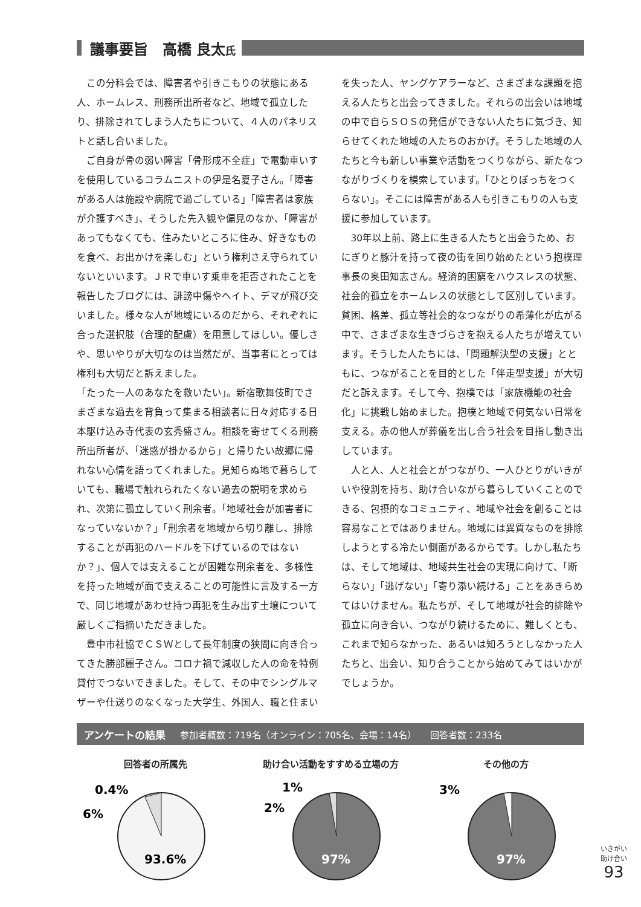議事要旨　高橋 良太氏
この分科会では、障害者や引きこもりの状態にある人、ホームレス、刑務所出所者など、地域で孤立したり、排除されてしまう人たちについて、４人のパネリストと話し合いました。
ご自身が骨の弱い障害「骨形成不全症」で電動車いすを使用しているコラムニストの伊是名夏子さん。「障害がある人は施設や病院で過ごしている」「障害者は家族が介護すべき」、そうした先入観や偏見のなか、「障害があってもなくても、住みたいところに住み、好きなものを食べ、お出かけを楽しむ」という権利さえ守られていないといいます。ＪＲで車いす乗車を拒否されたことを報告したブログには、誹謗中傷やヘイト、デマが飛び交いました。様々な人が地域にいるのだから、それぞれに合った選択肢（合理的配慮）を用意してほしい。優しさや、思いやりが大切なのは当然だが、当事者にとっては権利も大切だと訴えました。
「たった一人のあなたを救いたい」。新宿歌舞伎町でさまざまな過去を背負って集まる相談者に日々対応する日本駆け込み寺代表の玄秀盛さん。相談を寄せてくる刑務所出所者が、「迷惑が掛かるから」と帰りたい故郷に帰れない心情を語ってくれました。見知らぬ地で暮らしていても、職場で触れられたくない過去の説明を求められ、次第に孤立していく刑余者。「地域社会が加害者になっていないか？」「刑余者を地域から切り離し、排除することが再犯のハードルを下げているのではないか？」、個人では支えることが困難な刑余者を、多様性を持った地域が面で支えることの可能性に言及する一方で、同じ地域があわせ持つ再犯を生み出す土壌について厳しくご指摘いただきました。
豊中市社協でＣＳＷとして長年制度の狭間に向き合ってきた勝部麗子さん。コロナ禍で減収した人の命を特例貸付でつないできました。そして、その中でシングルマザーや仕送りのなくなった大学生、外国人、職と住まいを失った人、ヤングケアラーなど、さまざまな課題を抱える人たちと出会ってきました。それらの出会いは地域の中で自らＳＯＳの発信ができない人たちに気づき、知らせてくれた地域の人たちのおかげ。そうした地域の人たちと今も新しい事業や活動をつくりながら、新たなつながりづくりを模索しています。「ひとりぼっちをつくらない」。そこには障害がある人も引きこもりの人も支援に参加しています。
30年以上前、路上に生きる人たちと出会うため、おにぎりと豚汁を持って夜の街を回り始めたという抱樸理事長の奥田知志さん。経済的困窮をハウスレスの状態、社会的孤立をホームレスの状態として区別しています。貧困、格差、孤立等社会的なつながりの希薄化が広がる中で、さまざまな生きづらさを抱える人たちが増えています。そうした人たちには、「問題解決型の支援」とともに、つながることを目的とした「伴走型支援」が大切だと訴えます。そして今、抱樸では「家族機能の社会化」に挑戦し始めました。抱樸と地域で何気ない日常を支える。赤の他人が葬儀を出し合う社会を目指し動き出しています。
人と人、人と社会とがつながり、一人ひとりがいきがいや役割を持ち、助け合いながら暮らしていくことのできる、包摂的なコミュニティ、地域や社会を創ることは容易なことではありません。地域には異質なものを排除しようとする冷たい側面があるからです。しかし私たちは、そして地域は、地域共生社会の実現に向けて、「断らない」「逃げない」「寄り添い続ける」ことをあきらめてはいけません。私たちが、そして地域が社会的排除や孤立に向き合い、つながり続けるために、難しくとも、これまで知らなかった、あるいは知ろうとしなかった人たちと、出会い、知り合うことから始めてみてはいかがでしょうか。
アンケートの結果 参加者概数：719名（オンライン：705名、会場：14名）　　回答者数：233名
回答者の所属先
0.4%
6%
93.6%
助け合い活動をすすめる立場の方
1%
2%
97%
その他の方
3%
97%
いきがい
助け合い
93